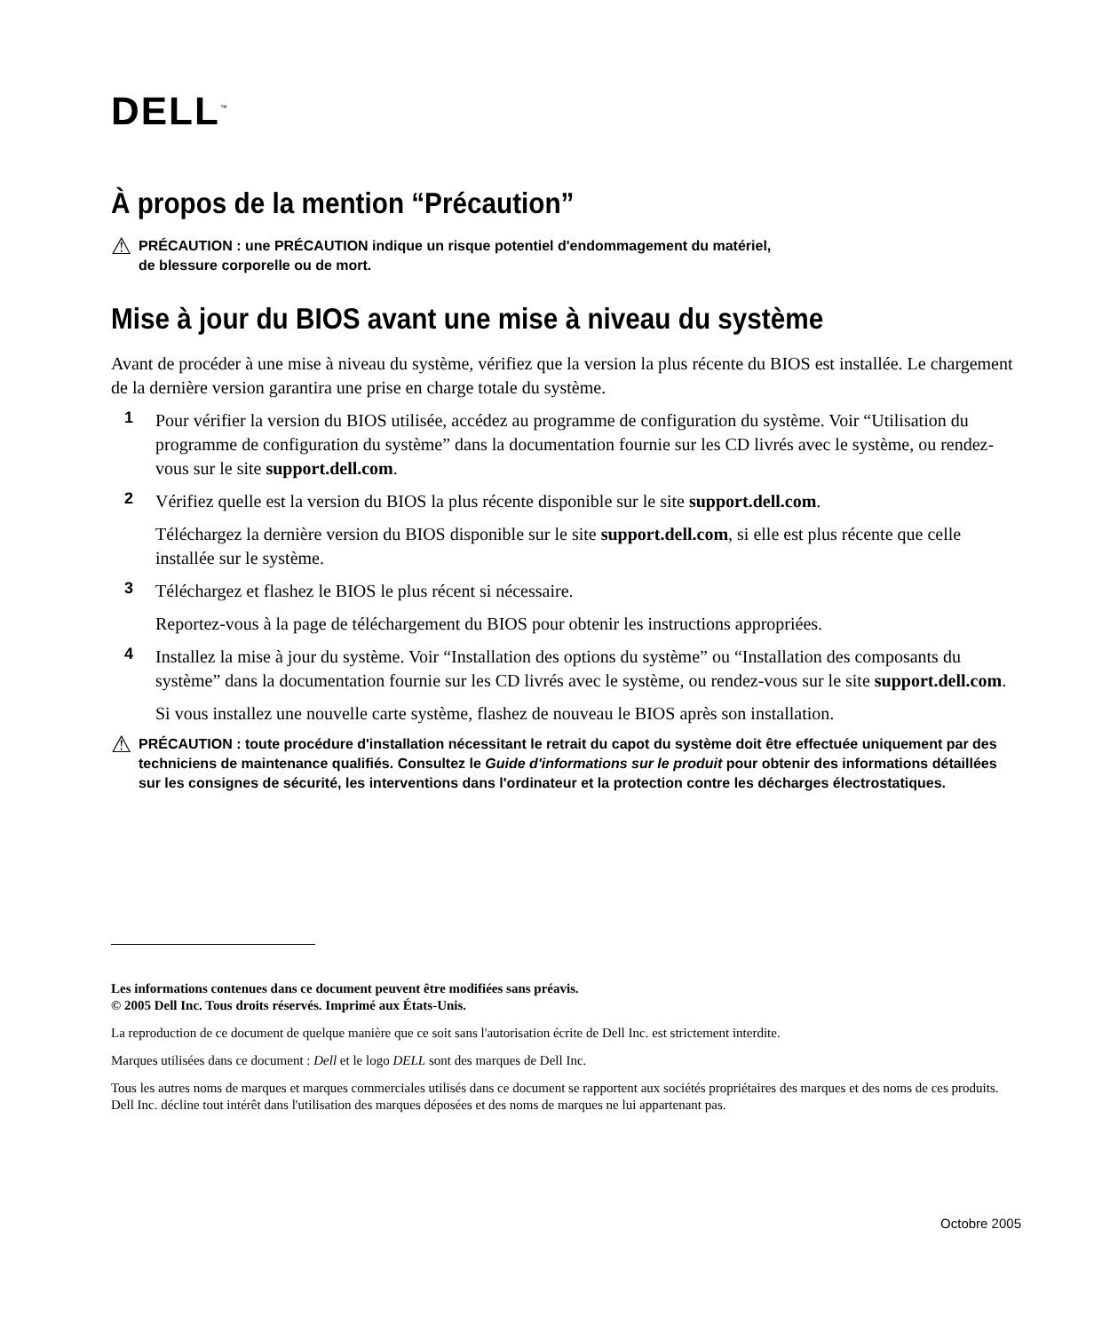DELL<sup>™</sup>
À propos de la mention “Précaution”
⚠
PRÉCAUTION : une PRÉCAUTION indique un risque potentiel d'endommagement du matériel,
de blessure corporelle ou de mort.
Mise à jour du BIOS avant une mise à niveau du système
Avant de procéder à une mise à niveau du système, vérifiez que la version la plus récente du BIOS est installée. Le chargement de la dernière version garantira une prise en charge totale du système.
1
Pour vérifier la version du BIOS utilisée, accédez au programme de configuration du système. Voir “Utilisation du programme de configuration du système” dans la documentation fournie sur les CD livrés avec le système, ou rendez-vous sur le site support.dell.com.
2
Vérifiez quelle est la version du BIOS la plus récente disponible sur le site support.dell.com.
Téléchargez la dernière version du BIOS disponible sur le site support.dell.com, si elle est plus récente que celle installée sur le système.
3
Téléchargez et flashez le BIOS le plus récent si nécessaire.
Reportez-vous à la page de téléchargement du BIOS pour obtenir les instructions appropriées.
4
Installez la mise à jour du système. Voir “Installation des options du système” ou “Installation des composants du système” dans la documentation fournie sur les CD livrés avec le système, ou rendez-vous sur le site support.dell.com.
Si vous installez une nouvelle carte système, flashez de nouveau le BIOS après son installation.
⚠
PRÉCAUTION : toute procédure d'installation nécessitant le retrait du capot du système doit être effectuée uniquement par des techniciens de maintenance qualifiés. Consultez le Guide d'informations sur le produit pour obtenir des informations détaillées sur les consignes de sécurité, les interventions dans l'ordinateur et la protection contre les décharges électrostatiques.
Les informations contenues dans ce document peuvent être modifiées sans préavis.
© 2005 Dell Inc. Tous droits réservés. Imprimé aux États-Unis.
La reproduction de ce document de quelque manière que ce soit sans l'autorisation écrite de Dell Inc. est strictement interdite.
Marques utilisées dans ce document : Dell et le logo DELL sont des marques de Dell Inc.
Tous les autres noms de marques et marques commerciales utilisés dans ce document se rapportent aux sociétés propriétaires des marques et des noms de ces produits. Dell Inc. décline tout intérêt dans l'utilisation des marques déposées et des noms de marques ne lui appartenant pas.
Octobre 2005